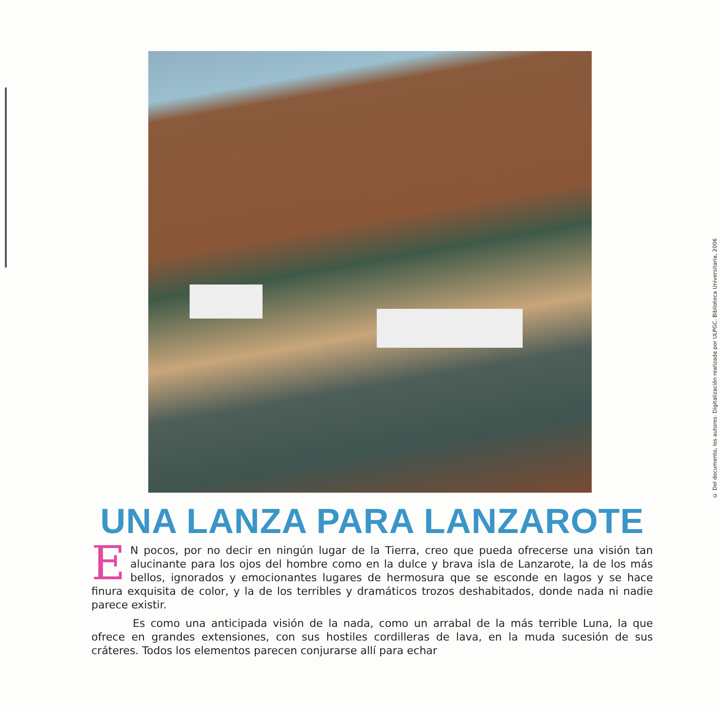UNA LANZA PARA LANZAROTE
EN pocos, por no decir en ningún lugar de la Tierra, creo que pueda ofrecerse una visión tan alucinante para los ojos del hombre como en la dulce y brava isla de Lanzarote, la de los más bellos, ignorados y emocionantes lugares de hermosura que se esconde en lagos y se hace finura exquisita de color, y la de los terribles y dramáticos trozos deshabitados, donde nada ni nadie parece existir.
Es como una anticipada visión de la nada, como un arrabal de la más terrible Luna, la que ofrece en grandes extensiones, con sus hostiles cordilleras de lava, en la muda sucesión de sus cráteres. Todos los elementos parecen conjurarse allí para echar
© Del documento, los autores. Digitalización realizada por ULPGC. Biblioteca Universitaria, 2006